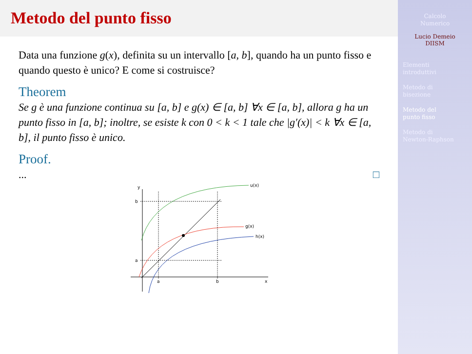Metodo del punto fisso
Data una funzione g(x), definita su un intervallo [a, b], quando ha un punto fisso e quando questo è unico? E come si costruisce?
Theorem
Se g è una funzione continua su [a, b] e g(x) ∈ [a, b] ∀x ∈ [a, b], allora g ha un punto fisso in [a, b]; inoltre, se esiste k con 0 < k < 1 tale che |g′(x)| < k ∀x ∈ [a, b], il punto fisso è unico.
Proof.
... □
y
b
a
a
b
x
u(x)
g(x)
h(x)
Calcolo
Numerico
Lucio Demeio
DIISM
Elementi
introduttivi
Metodo di
bisezione
Metodo del
punto fisso
Metodo di
Newton-Raphson